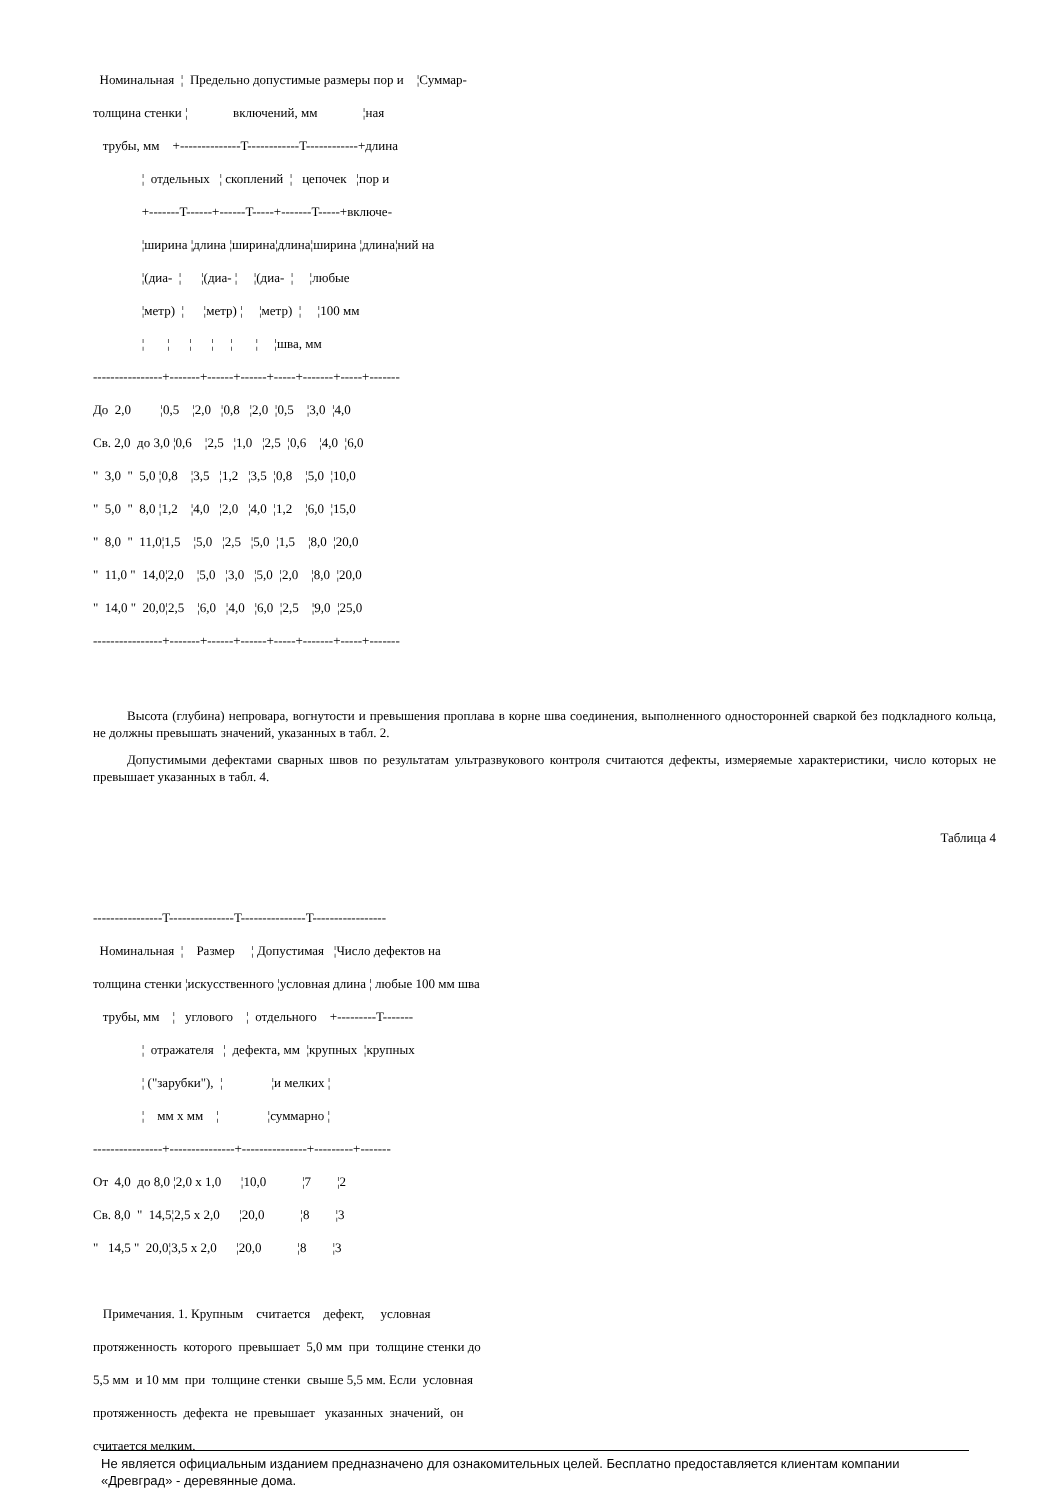Номинальная ¦ Предельно допустимые размеры пор и ¦Суммар- толщина стенки ¦ включений, мм ¦ная трубы, мм +--------------T------------T------------+длина ¦ отдельных ¦ скоплений ¦ цепочек ¦пор и +-------T------+------T-----+-------T-----+включе- ¦ширина ¦длина ¦ширина¦длина¦ширина ¦длина¦ний на ¦(диа- ¦ ¦(диа- ¦ ¦(диа- ¦ ¦любые ¦метр) ¦ ¦метр) ¦ ¦метр) ¦ ¦100 мм ¦ ¦ ¦ ¦ ¦ ¦ ¦шва, мм ----------------+-------+------+------+-----+-------+-----+------- До 2,0 ¦0,5 ¦2,0 ¦0,8 ¦2,0 ¦0,5 ¦3,0 ¦4,0 Св. 2,0 до 3,0 ¦0,6 ¦2,5 ¦1,0 ¦2,5 ¦0,6 ¦4,0 ¦6,0 " 3,0 " 5,0 ¦0,8 ¦3,5 ¦1,2 ¦3,5 ¦0,8 ¦5,0 ¦10,0 " 5,0 " 8,0 ¦1,2 ¦4,0 ¦2,0 ¦4,0 ¦1,2 ¦6,0 ¦15,0 " 8,0 " 11,0¦1,5 ¦5,0 ¦2,5 ¦5,0 ¦1,5 ¦8,0 ¦20,0 " 11,0 " 14,0¦2,0 ¦5,0 ¦3,0 ¦5,0 ¦2,0 ¦8,0 ¦20,0 " 14,0 " 20,0¦2,5 ¦6,0 ¦4,0 ¦6,0 ¦2,5 ¦9,0 ¦25,0 ----------------+-------+------+------+-----+-------+-----+-------
Высота (глубина) непровара, вогнутости и превышения проплава в корне шва соединения, выполненного односторонней сваркой без подкладного кольца, не должны превышать значений, указанных в табл. 2.
Допустимыми дефектами сварных швов по результатам ультразвукового контроля считаются дефекты, измеряемые характеристики, число которых не превышает указанных в табл. 4.
Таблица 4
----------------T---------------T---------------T----------------- Номинальная ¦ Размер ¦ Допустимая ¦Число дефектов на толщина стенки ¦искусственного ¦условная длина ¦ любые 100 мм шва трубы, мм ¦ углового ¦ отдельного +---------T------- ¦ отражателя ¦ дефекта, мм ¦крупных ¦крупных ¦ ("зарубки"), ¦ ¦и мелких ¦ ¦ мм x мм ¦ ¦суммарно ¦ ----------------+---------------+---------------+---------+------- От 4,0 до 8,0 ¦2,0 x 1,0 ¦10,0 ¦7 ¦2 Св. 8,0 " 14,5¦2,5 x 2,0 ¦20,0 ¦8 ¦3 " 14,5 " 20,0¦3,5 x 2,0 ¦20,0 ¦8 ¦3 Примечания. 1. Крупным считается дефект, условная протяженность которого превышает 5,0 мм при толщине стенки до 5,5 мм и 10 мм при толщине стенки свыше 5,5 мм. Если условная протяженность дефекта не превышает указанных значений, он считается мелким.
Не является официальным изданием предназначено для ознакомительных целей. Бесплатно предоставляется клиентам компании «Древград» - деревянные дома.